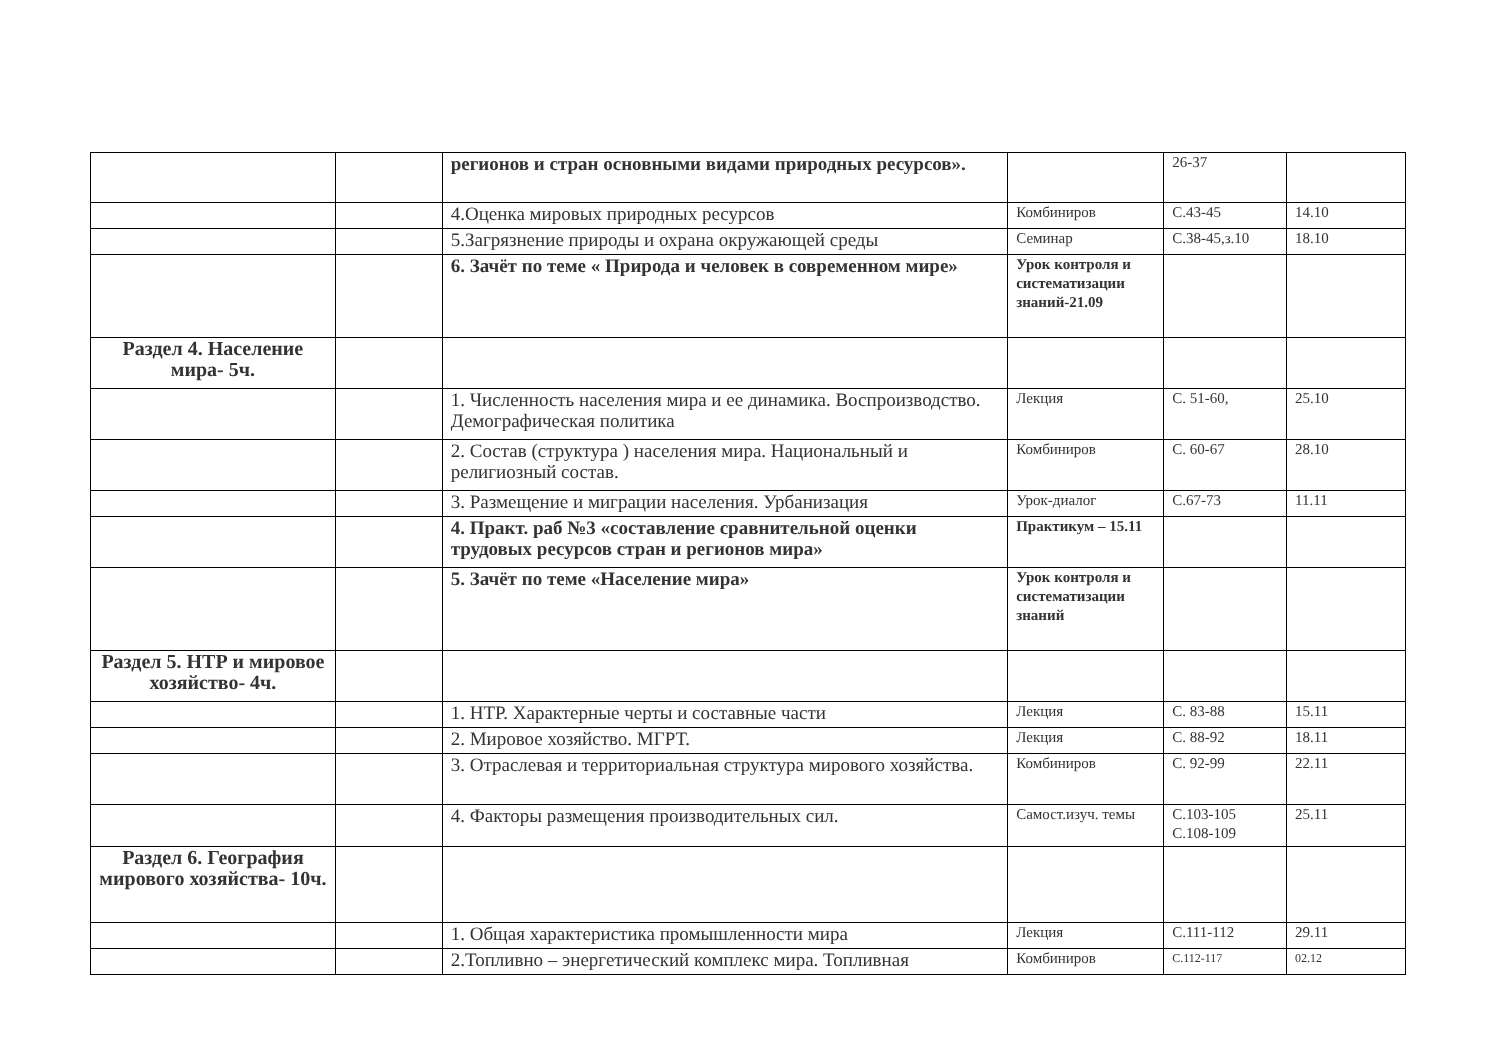| | | регионов и стран основными видами природных ресурсов». | | 26-37 | |
| | | 4.Оценка мировых природных ресурсов | Комбиниров | С.43-45 | 14.10 |
| | | 5.Загрязнение природы и охрана окружающей среды | Семинар | С.38-45,з.10 | 18.10 |
| | | 6. Зачёт по теме « Природа и человек в современном мире» | Урок контроля и систематизации знаний-21.09 | | |
| Раздел 4. Население мира- 5ч. | | | | | |
| | | 1. Численность населения мира и ее динамика. Воспроизводство. Демографическая политика | Лекция | С. 51-60, | 25.10 |
| | | 2. Состав (структура ) населения мира. Национальный и религиозный состав. | Комбиниров | С. 60-67 | 28.10 |
| | | 3. Размещение и миграции населения. Урбанизация | Урок-диалог | С.67-73 | 11.11 |
| | | 4. Практ. раб №3 «составление сравнительной оценки трудовых ресурсов стран и регионов мира» | Практикум – 15.11 | | |
| | | 5. Зачёт по теме «Население мира» | Урок контроля и систематизации знаний | | |
| Раздел 5. НТР и мировое хозяйство- 4ч. | | | | | |
| | | 1. НТР. Характерные черты и составные части | Лекция | С. 83-88 | 15.11 |
| | | 2. Мировое хозяйство. МГРТ. | Лекция | С. 88-92 | 18.11 |
| | | 3. Отраслевая и территориальная структура мирового хозяйства. | Комбиниров | С. 92-99 | 22.11 |
| | | 4. Факторы размещения производительных сил. | Самост.изуч. темы | С.103-105 С.108-109 | 25.11 |
| Раздел 6. География мирового хозяйства- 10ч. | | | | | |
| | | 1. Общая характеристика промышленности мира | Лекция | С.111-112 | 29.11 |
| | | 2.Топливно – энергетический комплекс мира. Топливная | Комбиниров | С.112-117 | 02.12 |